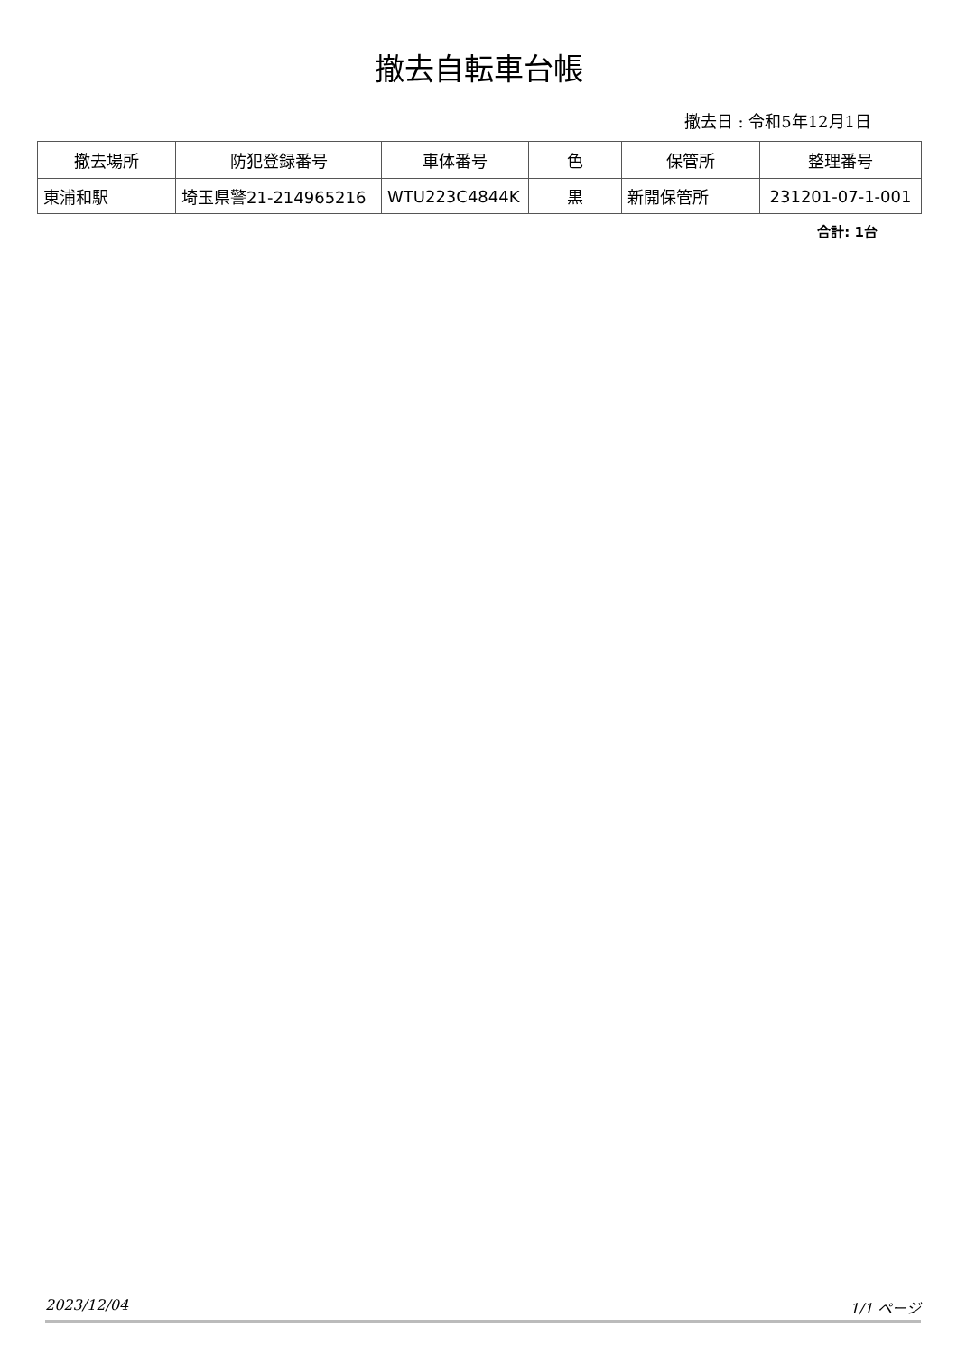撤去自転車台帳
撤去日 : 令和5年12月1日
| 撤去場所 | 防犯登録番号 | 車体番号 | 色 | 保管所 | 整理番号 |
| --- | --- | --- | --- | --- | --- |
| 東浦和駅 | 埼玉県警21-214965216 | WTU223C4844K | 黒 | 新開保管所 | 231201-07-1-001 |
合計: 1台
2023/12/04 1/1 ページ